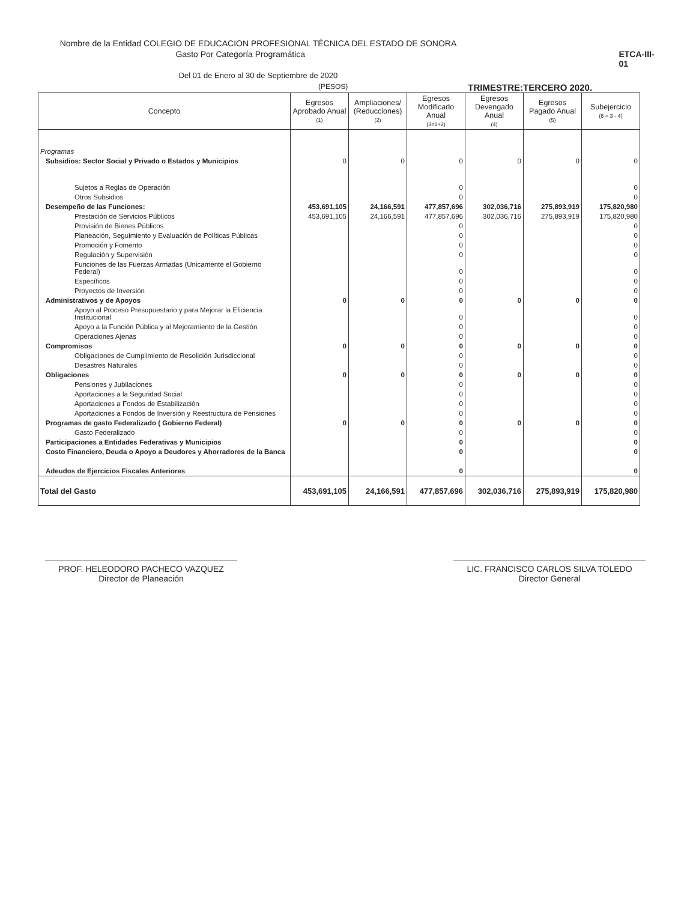Nombre de la Entidad COLEGIO DE EDUCACION PROFESIONAL TÉCNICA DEL ESTADO DE SONORA
Gasto Por Categoría Programática ETCA-III-01
Del 01 de Enero al 30 de Septiembre de 2020
(PESOS) TRIMESTRE:TERCERO 2020.
| Concepto | Egresos Aprobado Anual (1) | Ampliaciones/ (Reducciones) (2) | Egresos Modificado Anual (3=1+2) | Egresos Devengado Anual (4) | Egresos Pagado Anual (5) | Subejercicio (6 = 3 - 4) |
| --- | --- | --- | --- | --- | --- | --- |
| Programas | | | | | | |
| Subsidios: Sector Social y Privado o Estados y Municipios | 0 | 0 | 0 | 0 | 0 | 0 |
| Sujetos a Reglas de Operación | | | 0 | | | 0 |
| Otros Subsidios | | | 0 | | | 0 |
| Desempeño de las Funciones: | 453,691,105 | 24,166,591 | 477,857,696 | 302,036,716 | 275,893,919 | 175,820,980 |
| Prestación de Servicios Públicos | 453,691,105 | 24,166,591 | 477,857,696 | 302,036,716 | 275,893,919 | 175,820,980 |
| Provisión de Bienes Públicos | | | 0 | | | 0 |
| Planeación, Seguimiento y Evaluación de Políticas Públicas | | | 0 | | | 0 |
| Promoción y Fomento | | | 0 | | | 0 |
| Regulación y Supervisión | | | 0 | | | 0 |
| Funciones de las Fuerzas Armadas (Unicamente el Gobierno Federal) | | | 0 | | | 0 |
| Específicos | | | 0 | | | 0 |
| Proyectos de Inversión | | | 0 | | | 0 |
| Administrativos y de Apoyos | 0 | 0 | 0 | 0 | 0 | 0 |
| Apoyo al Proceso Presupuestario y para Mejorar la Eficiencia Institucional | | | 0 | | | 0 |
| Apoyo a la Función Pública y al Mejoramiento de la Gestión | | | 0 | | | 0 |
| Operaciones Ajenas | | | 0 | | | 0 |
| Compromisos | 0 | 0 | 0 | 0 | 0 | 0 |
| Obligaciones de Cumplimiento de Resolición Jurisdiccional | | | 0 | | | 0 |
| Desastres Naturales | | | 0 | | | 0 |
| Obligaciones | 0 | 0 | 0 | 0 | 0 | 0 |
| Pensiones y Jubilaciones | | | 0 | | | 0 |
| Aportaciones a la Seguridad Social | | | 0 | | | 0 |
| Aportaciones a Fondos de Estabilización | | | 0 | | | 0 |
| Aportaciones a Fondos de Inversión y Reestructura de Pensiones | | | 0 | | | 0 |
| Programas de gasto Federalizado ( Gobierno Federal) | 0 | 0 | 0 | 0 | 0 | 0 |
| Gasto Federalizado | | | 0 | | | 0 |
| Participaciones a Entidades Federativas y Municipios | | | 0 | | | 0 |
| Costo Financiero, Deuda o Apoyo a Deudores y Ahorradores de la Banca | | | 0 | | | 0 |
| Adeudos de Ejercicios Fiscales Anteriores | | | 0 | | | 0 |
| Total del Gasto | 453,691,105 | 24,166,591 | 477,857,696 | 302,036,716 | 275,893,919 | 175,820,980 |
PROF. HELEODORO PACHECO VAZQUEZ
Director de Planeación
LIC. FRANCISCO CARLOS SILVA TOLEDO
Director General